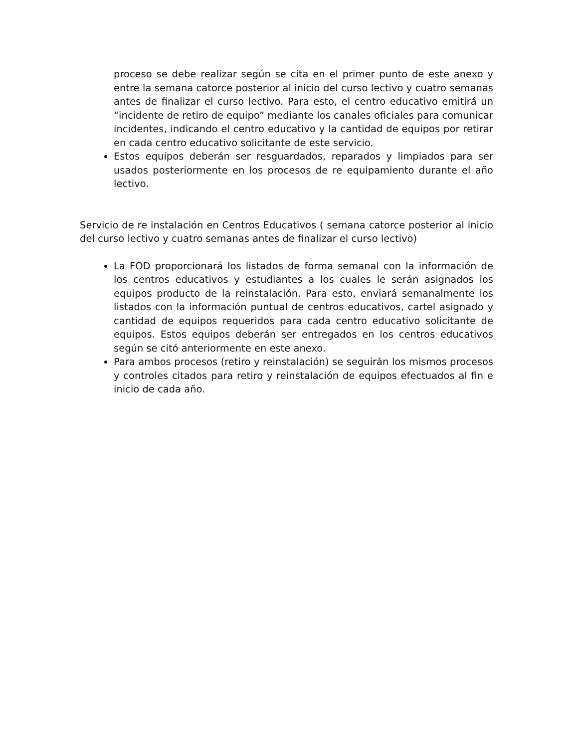proceso se debe realizar según se cita en el primer punto de este anexo y entre la semana catorce posterior al inicio del curso lectivo y cuatro semanas antes de finalizar el curso lectivo. Para esto, el centro educativo emitirá un “incidente de retiro de equipo” mediante los canales oficiales para comunicar incidentes, indicando el centro educativo y la cantidad de equipos por retirar en cada centro educativo solicitante de este servicio.
Estos equipos deberán ser resguardados, reparados y limpiados para ser usados posteriormente en los procesos de re equipamiento durante el año lectivo.
Servicio de re instalación en Centros Educativos ( semana catorce posterior al inicio del curso lectivo y cuatro semanas antes de finalizar el curso lectivo)
La FOD proporcionará los listados de forma semanal con la información de los centros educativos y estudiantes a los cuales le serán asignados los equipos producto de la reinstalación. Para esto, enviará semanalmente los listados con la información puntual de centros educativos, cartel asignado y cantidad de equipos requeridos para cada centro educativo solicitante de equipos. Estos equipos deberán ser entregados en los centros educativos según se citó anteriormente en este anexo.
Para ambos procesos (retiro y reinstalación) se seguirán los mismos procesos y controles citados para retiro y reinstalación de equipos efectuados al fin e inicio de cada año.